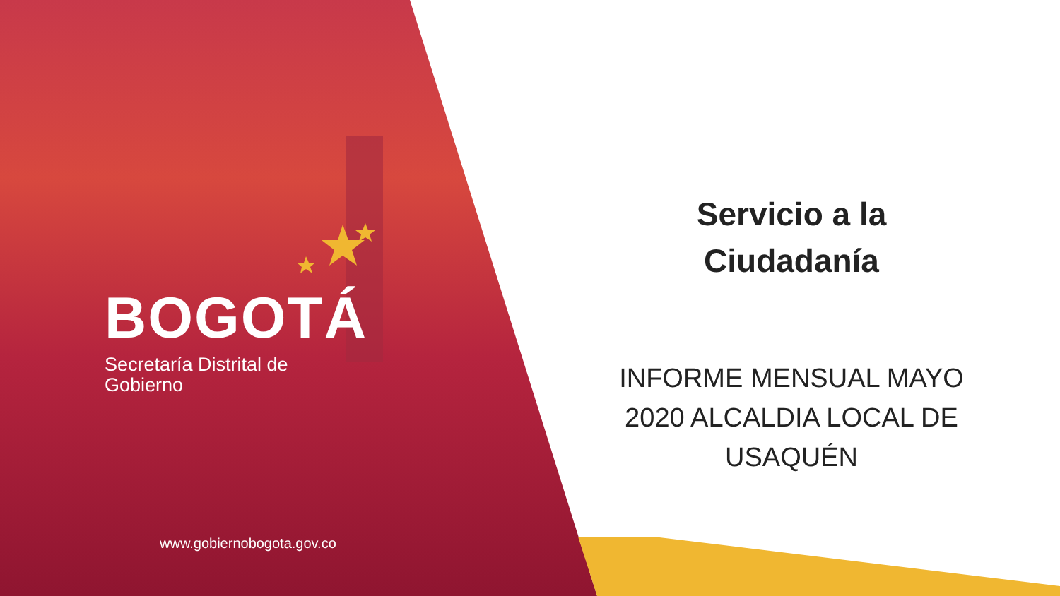BOGOTÁ
Secretaría Distrital de
Gobierno
www.gobiernobogota.gov.co
Servicio a la
Ciudadanía
INFORME MENSUAL MAYO 2020 ALCALDIA LOCAL DE USAQUÉN